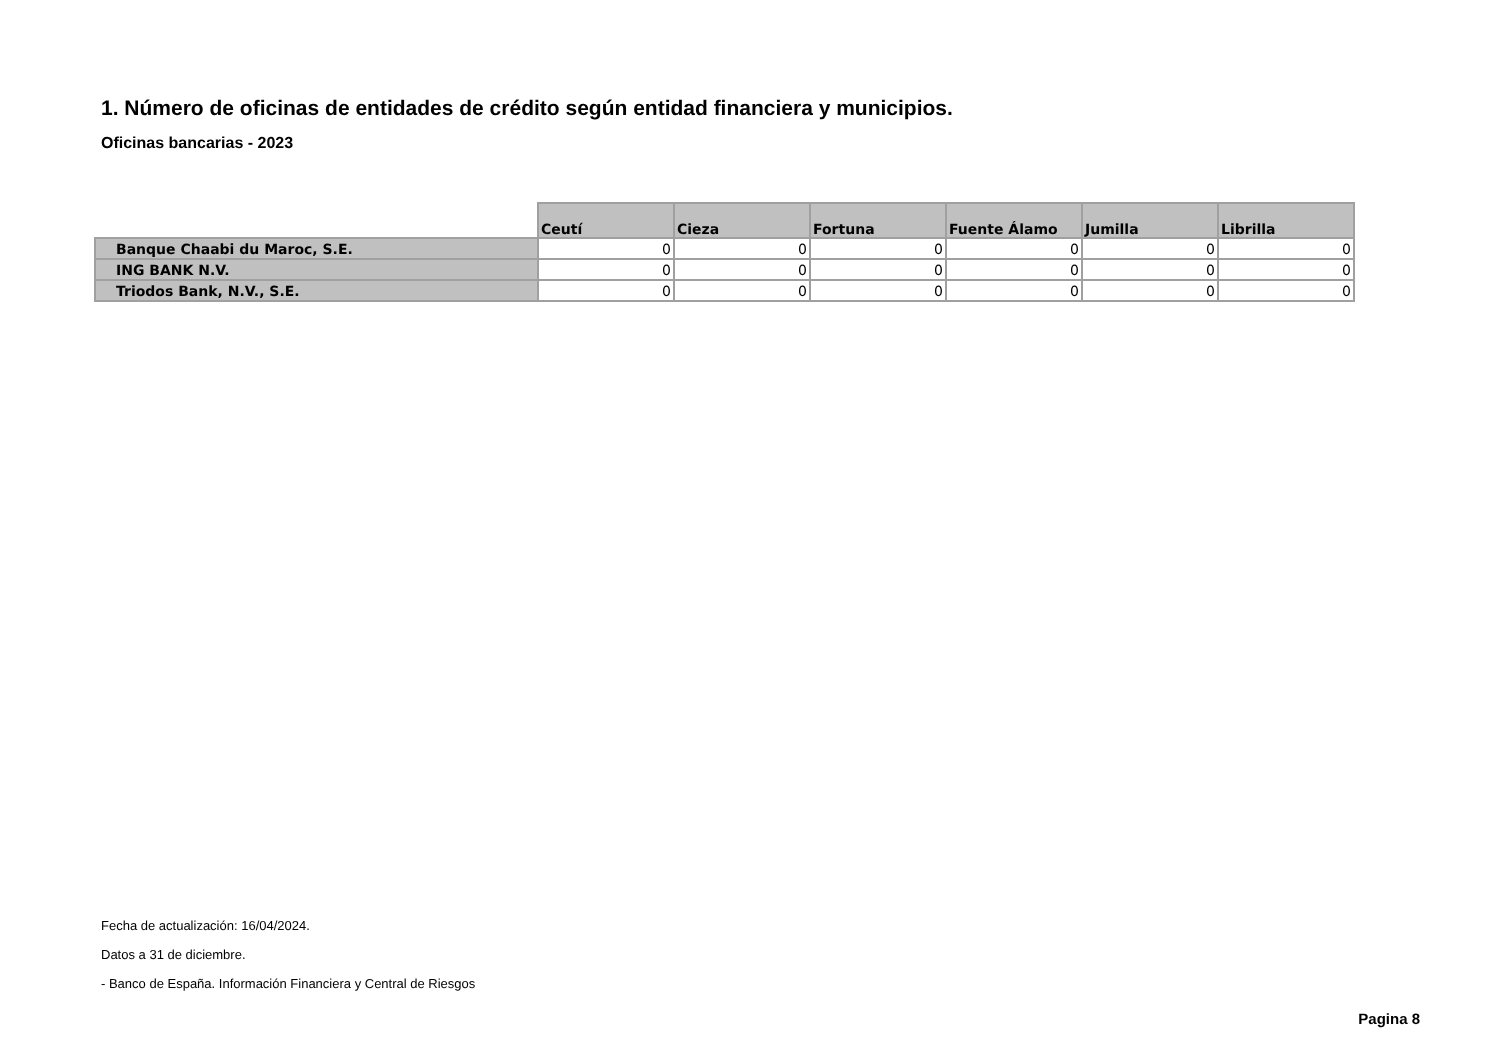1. Número de oficinas de entidades de crédito según entidad financiera y municipios.
Oficinas bancarias - 2023
| | Ceutí | Cieza | Fortuna | Fuente Álamo | Jumilla | Librilla |
| --- | --- | --- | --- | --- | --- | --- |
| Banque Chaabi du Maroc, S.E. | 0 | 0 | 0 | 0 | 0 | 0 |
| ING BANK N.V. | 0 | 0 | 0 | 0 | 0 | 0 |
| Triodos Bank, N.V., S.E. | 0 | 0 | 0 | 0 | 0 | 0 |
Fecha de actualización: 16/04/2024.
Datos a 31 de diciembre.
- Banco de España. Información Financiera y Central de Riesgos
Pagina 8